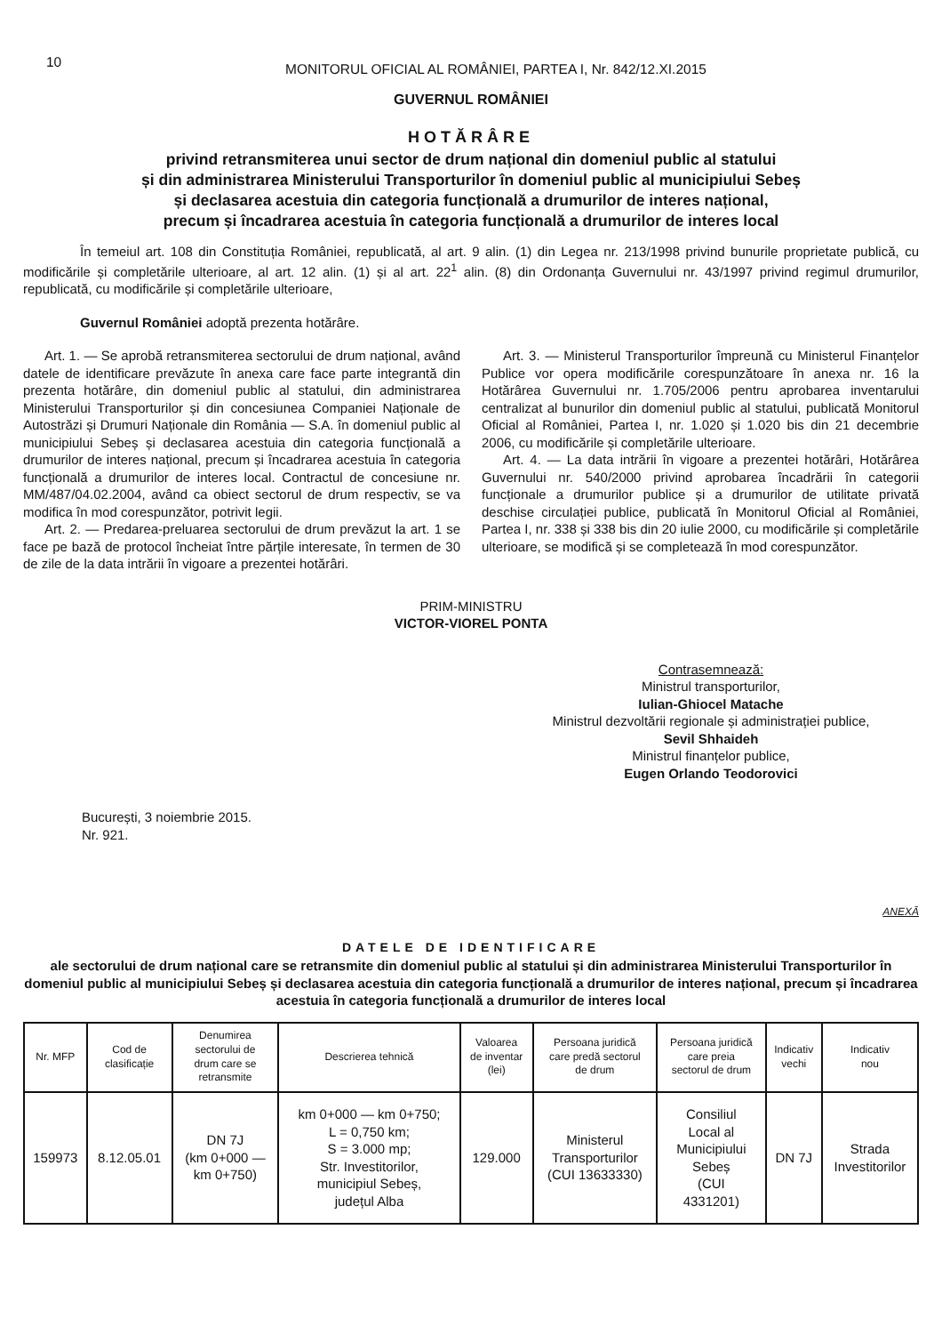10
MONITORUL OFICIAL AL ROMÂNIEI, PARTEA I, Nr. 842/12.XI.2015
GUVERNUL ROMÂNIEI
HOTĂRÂRE
privind retransmiterea unui sector de drum național din domeniul public al statului
și din administrarea Ministerului Transporturilor în domeniul public al municipiului Sebeș
și declasarea acestuia din categoria funcțională a drumurilor de interes național,
precum și încadrarea acestuia în categoria funcțională a drumurilor de interes local
În temeiul art. 108 din Constituția României, republicată, al art. 9 alin. (1) din Legea nr. 213/1998 privind bunurile proprietate publică, cu modificările și completările ulterioare, al art. 12 alin. (1) și al art. 22<sup>1</sup> alin. (8) din Ordonanța Guvernului nr. 43/1997 privind regimul drumurilor, republicată, cu modificările și completările ulterioare,
Guvernul României adoptă prezenta hotărâre.
Art. 1. — Se aprobă retransmiterea sectorului de drum național, având datele de identificare prevăzute în anexa care face parte integrantă din prezenta hotărâre, din domeniul public al statului, din administrarea Ministerului Transporturilor și din concesiunea Companiei Naționale de Autostrăzi și Drumuri Naționale din România — S.A. în domeniul public al municipiului Sebeș și declasarea acestuia din categoria funcțională a drumurilor de interes național, precum și încadrarea acestuia în categoria funcțională a drumurilor de interes local. Contractul de concesiune nr. MM/487/04.02.2004, având ca obiect sectorul de drum respectiv, se va modifica în mod corespunzător, potrivit legii.
Art. 2. — Predarea-preluarea sectorului de drum prevăzut la art. 1 se face pe bază de protocol încheiat între părțile interesate, în termen de 30 de zile de la data intrării în vigoare a prezentei hotărâri.
Art. 3. — Ministerul Transporturilor împreună cu Ministerul Finanțelor Publice vor opera modificările corespunzătoare în anexa nr. 16 la Hotărârea Guvernului nr. 1.705/2006 pentru aprobarea inventarului centralizat al bunurilor din domeniul public al statului, publicată Monitorul Oficial al României, Partea I, nr. 1.020 și 1.020 bis din 21 decembrie 2006, cu modificările și completările ulterioare.
Art. 4. — La data intrării în vigoare a prezentei hotărâri, Hotărârea Guvernului nr. 540/2000 privind aprobarea încadrării în categorii funcționale a drumurilor publice și a drumurilor de utilitate privată deschise circulației publice, publicată în Monitorul Oficial al României, Partea I, nr. 338 și 338 bis din 20 iulie 2000, cu modificările și completările ulterioare, se modifică și se completează în mod corespunzător.
PRIM-MINISTRU
VICTOR-VIOREL PONTA
Contrasemnează:
Ministrul transporturilor,
Iulian-Ghiocel Matache
Ministrul dezvoltării regionale și administrației publice,
Sevil Shhaideh
Ministrul finanțelor publice,
Eugen Orlando Teodorovici
București, 3 noiembrie 2015.
Nr. 921.
ANEXĂ
DATELE DE IDENTIFICARE
ale sectorului de drum național care se retransmite din domeniul public al statului și din administrarea Ministerului Transporturilor în domeniul public al municipiului Sebeș și declasarea acestuia din categoria funcțională a drumurilor de interes național, precum și încadrarea acestuia în categoria funcțională a drumurilor de interes local
| Nr. MFP | Cod de clasificație | Denumirea sectorului de drum care se retransmite | Descrierea tehnică | Valoarea de inventar (lei) | Persoana juridică care predă sectorul de drum | Persoana juridică care preia sectorul de drum | Indicativ vechi | Indicativ nou |
| --- | --- | --- | --- | --- | --- | --- | --- | --- |
| 159973 | 8.12.05.01 | DN 7J (km 0+000 — km 0+750) | km 0+000 — km 0+750; L = 0,750 km; S = 3.000 mp; Str. Investitorilor, municipiul Sebeș, județul Alba | 129.000 | Ministerul Transporturilor (CUI 13633330) | Consiliul Local al Municipiului Sebeș (CUI 4331201) | DN 7J | Strada Investitorilor |